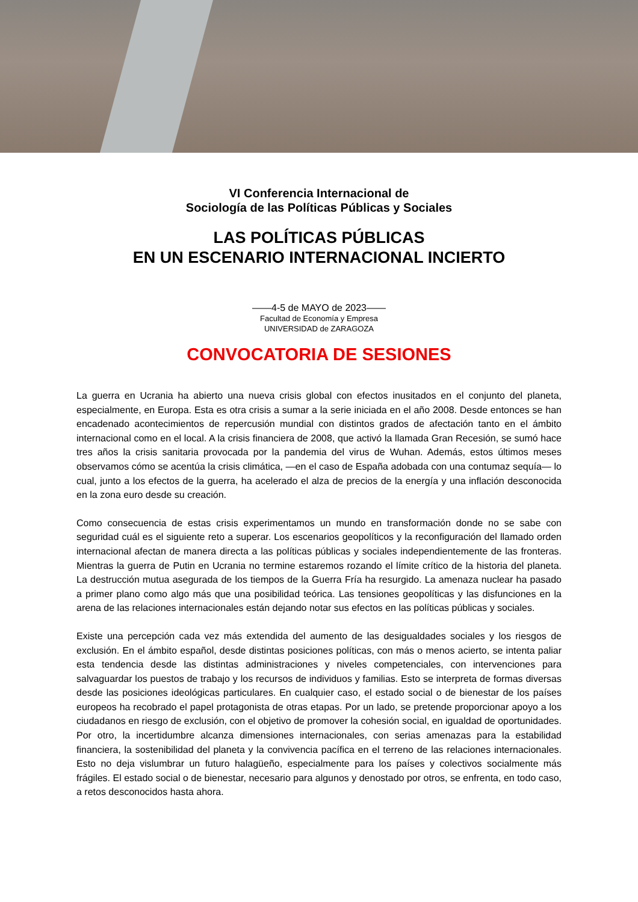VI Conferencia Internacional de
Sociología de las Políticas Públicas y Sociales
LAS POLÍTICAS PÚBLICAS
EN UN ESCENARIO INTERNACIONAL INCIERTO
——4-5 de MAYO de 2023——
Facultad de Economía y Empresa
UNIVERSIDAD de ZARAGOZA
CONVOCATORIA DE SESIONES
La guerra en Ucrania ha abierto una nueva crisis global con efectos inusitados en el conjunto del planeta, especialmente, en Europa. Esta es otra crisis a sumar a la serie iniciada en el año 2008. Desde entonces se han encadenado acontecimientos de repercusión mundial con distintos grados de afectación tanto en el ámbito internacional como en el local. A la crisis financiera de 2008, que activó la llamada Gran Recesión, se sumó hace tres años la crisis sanitaria provocada por la pandemia del virus de Wuhan. Además, estos últimos meses observamos cómo se acentúa la crisis climática, —en el caso de España adobada con una contumaz sequía— lo cual, junto a los efectos de la guerra, ha acelerado el alza de precios de la energía y una inflación desconocida en la zona euro desde su creación.
Como consecuencia de estas crisis experimentamos un mundo en transformación donde no se sabe con seguridad cuál es el siguiente reto a superar. Los escenarios geopolíticos y la reconfiguración del llamado orden internacional afectan de manera directa a las políticas públicas y sociales independientemente de las fronteras. Mientras la guerra de Putin en Ucrania no termine estaremos rozando el límite crítico de la historia del planeta. La destrucción mutua asegurada de los tiempos de la Guerra Fría ha resurgido. La amenaza nuclear ha pasado a primer plano como algo más que una posibilidad teórica. Las tensiones geopolíticas y las disfunciones en la arena de las relaciones internacionales están dejando notar sus efectos en las políticas públicas y sociales.
Existe una percepción cada vez más extendida del aumento de las desigualdades sociales y los riesgos de exclusión. En el ámbito español, desde distintas posiciones políticas, con más o menos acierto, se intenta paliar esta tendencia desde las distintas administraciones y niveles competenciales, con intervenciones para salvaguardar los puestos de trabajo y los recursos de individuos y familias. Esto se interpreta de formas diversas desde las posiciones ideológicas particulares. En cualquier caso, el estado social o de bienestar de los países europeos ha recobrado el papel protagonista de otras etapas. Por un lado, se pretende proporcionar apoyo a los ciudadanos en riesgo de exclusión, con el objetivo de promover la cohesión social, en igualdad de oportunidades. Por otro, la incertidumbre alcanza dimensiones internacionales, con serias amenazas para la estabilidad financiera, la sostenibilidad del planeta y la convivencia pacífica en el terreno de las relaciones internacionales. Esto no deja vislumbrar un futuro halagüeño, especialmente para los países y colectivos socialmente más frágiles. El estado social o de bienestar, necesario para algunos y denostado por otros, se enfrenta, en todo caso, a retos desconocidos hasta ahora.